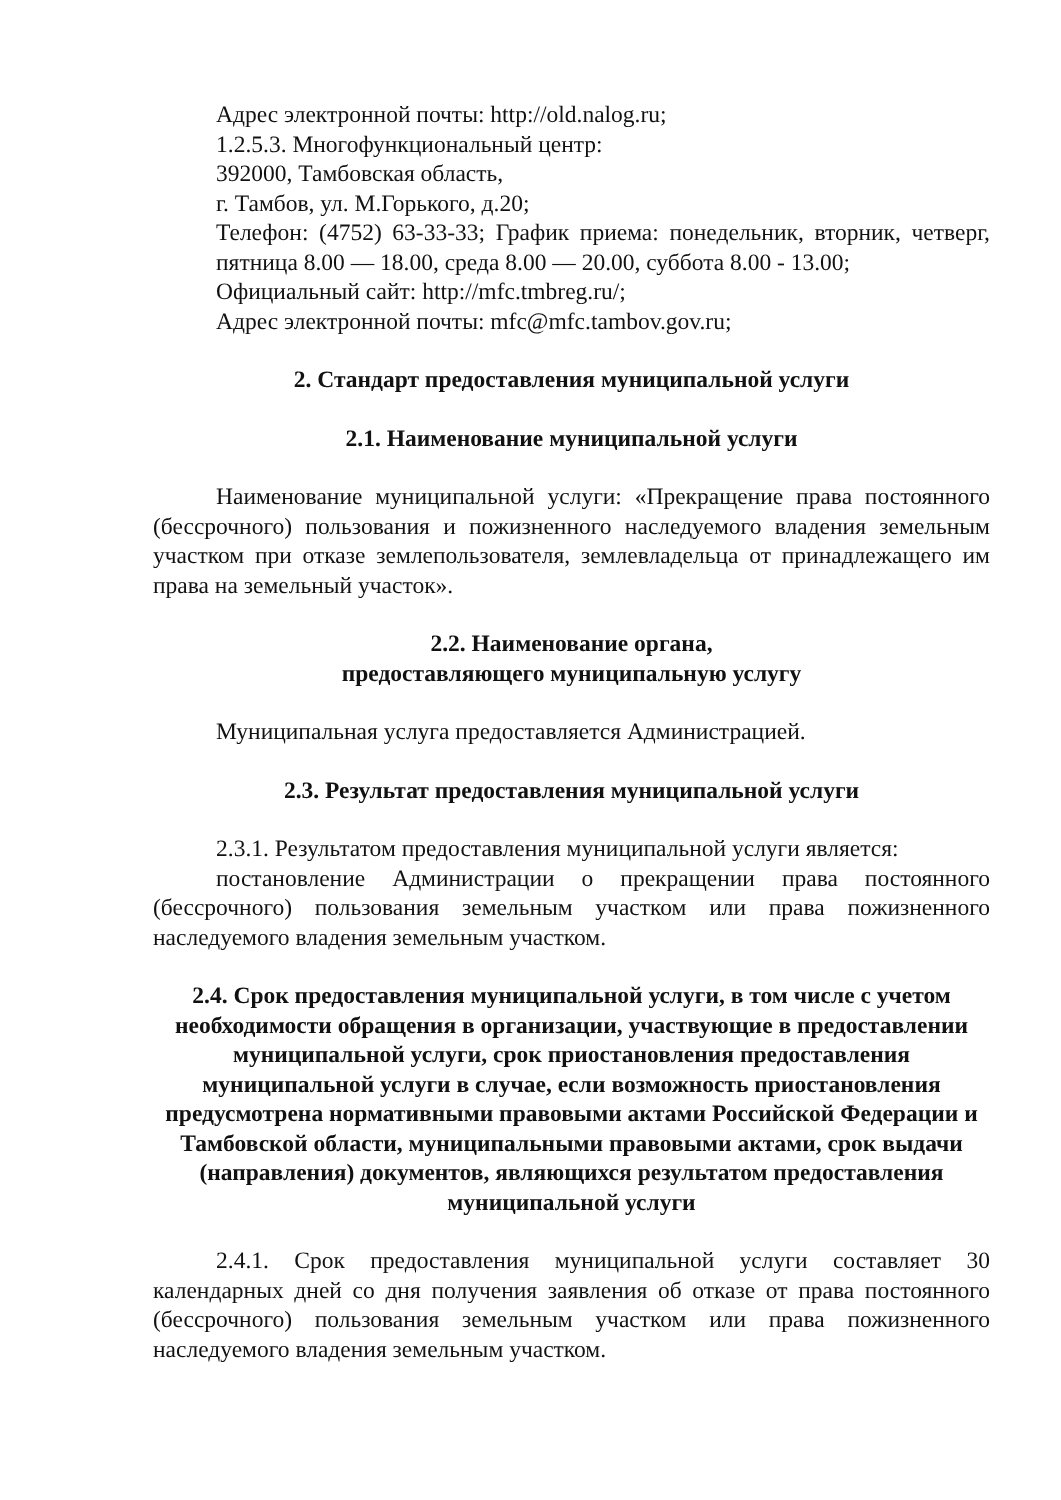Адрес электронной почты: http://old.nalog.ru;
1.2.5.3. Многофункциональный центр:
392000, Тамбовская область,
г. Тамбов, ул. М.Горького, д.20;
Телефон: (4752) 63-33-33; График приема: понедельник, вторник, четверг, пятница 8.00 — 18.00, среда 8.00 — 20.00, суббота 8.00 - 13.00;
Официальный сайт: http://mfc.tmbreg.ru/;
Адрес электронной почты: mfc@mfc.tambov.gov.ru;
2. Стандарт предоставления муниципальной услуги
2.1. Наименование муниципальной услуги
Наименование муниципальной услуги: «Прекращение права постоянного (бессрочного) пользования и пожизненного наследуемого владения земельным участком при отказе землепользователя, землевладельца от принадлежащего им права на земельный участок».
2.2. Наименование органа,
предоставляющего муниципальную услугу
Муниципальная услуга предоставляется Администрацией.
2.3. Результат предоставления муниципальной услуги
2.3.1. Результатом предоставления муниципальной услуги является:
постановление Администрации о прекращении права постоянного (бессрочного) пользования земельным участком или права пожизненного наследуемого владения земельным участком.
2.4. Срок предоставления муниципальной услуги, в том числе с учетом необходимости обращения в организации, участвующие в предоставлении муниципальной услуги, срок приостановления предоставления муниципальной услуги в случае, если возможность приостановления предусмотрена нормативными правовыми актами Российской Федерации и Тамбовской области, муниципальными правовыми актами, срок выдачи (направления) документов, являющихся результатом предоставления муниципальной услуги
2.4.1. Срок предоставления муниципальной услуги составляет 30 календарных дней со дня получения заявления об отказе от права постоянного (бессрочного) пользования земельным участком или права пожизненного наследуемого владения земельным участком.